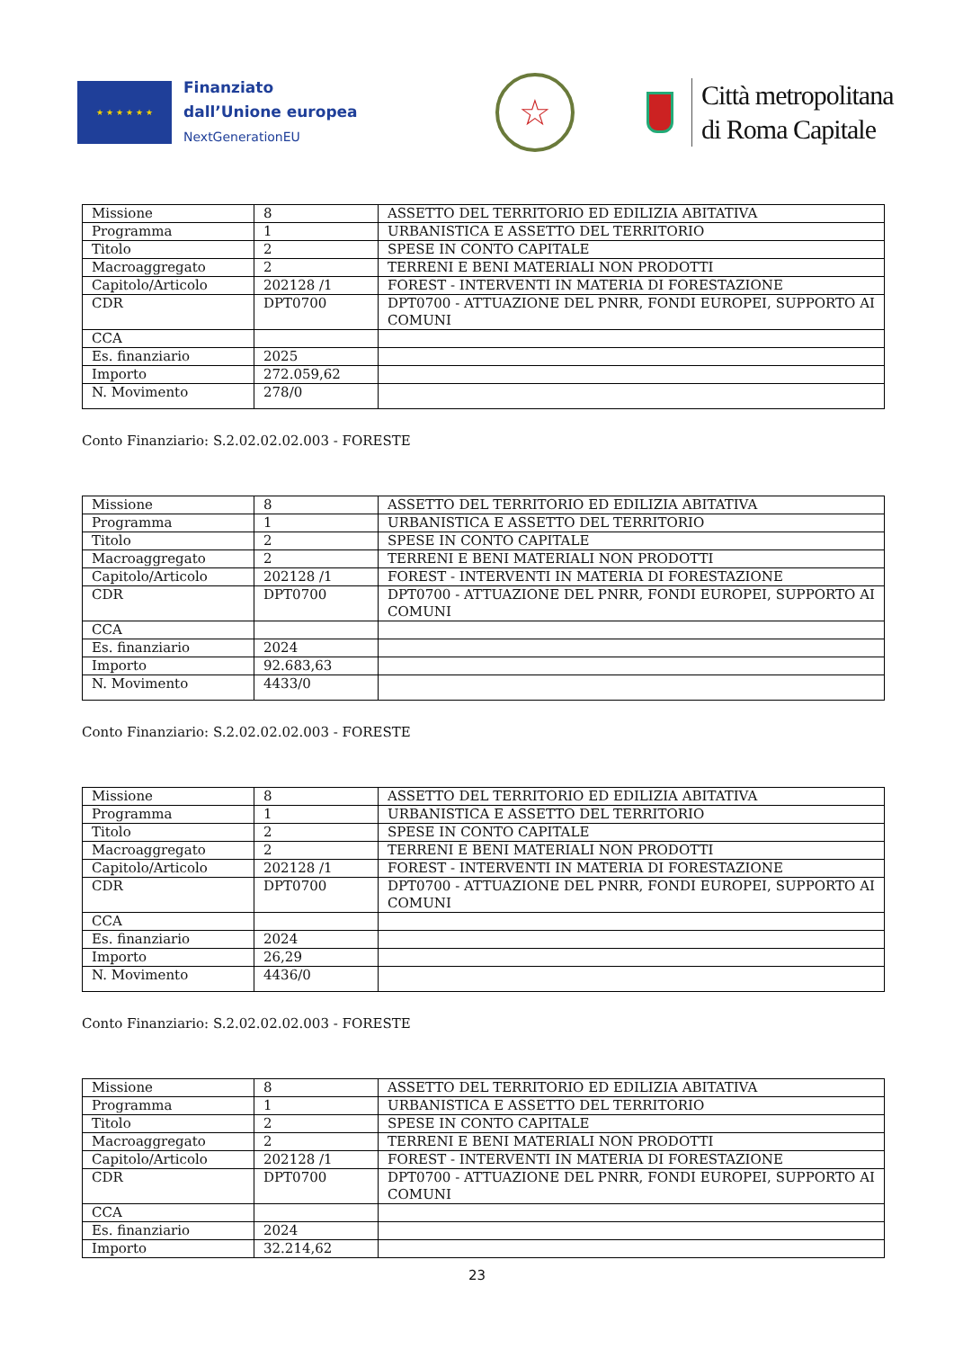★ ★ ★ ★ ★ ★
Finanziato
dall’Unione europea
NextGenerationEU
☆
Città metropolitana
di Roma Capitale
| Missione | 8 | ASSETTO DEL TERRITORIO ED EDILIZIA ABITATIVA |
| Programma | 1 | URBANISTICA E ASSETTO DEL TERRITORIO |
| Titolo | 2 | SPESE IN CONTO CAPITALE |
| Macroaggregato | 2 | TERRENI E BENI MATERIALI NON PRODOTTI |
| Capitolo/Articolo | 202128 /1 | FOREST - INTERVENTI IN MATERIA DI FORESTAZIONE |
| CDR | DPT0700 | DPT0700 - ATTUAZIONE DEL PNRR, FONDI EUROPEI, SUPPORTO AI COMUNI |
| CCA | | |
| Es. finanziario | 2025 | |
| Importo | 272.059,62 | |
| N. Movimento | 278/0 | |
Conto Finanziario: S.2.02.02.02.003 - FORESTE
| Missione | 8 | ASSETTO DEL TERRITORIO ED EDILIZIA ABITATIVA |
| Programma | 1 | URBANISTICA E ASSETTO DEL TERRITORIO |
| Titolo | 2 | SPESE IN CONTO CAPITALE |
| Macroaggregato | 2 | TERRENI E BENI MATERIALI NON PRODOTTI |
| Capitolo/Articolo | 202128 /1 | FOREST - INTERVENTI IN MATERIA DI FORESTAZIONE |
| CDR | DPT0700 | DPT0700 - ATTUAZIONE DEL PNRR, FONDI EUROPEI, SUPPORTO AI COMUNI |
| CCA | | |
| Es. finanziario | 2024 | |
| Importo | 92.683,63 | |
| N. Movimento | 4433/0 | |
Conto Finanziario: S.2.02.02.02.003 - FORESTE
| Missione | 8 | ASSETTO DEL TERRITORIO ED EDILIZIA ABITATIVA |
| Programma | 1 | URBANISTICA E ASSETTO DEL TERRITORIO |
| Titolo | 2 | SPESE IN CONTO CAPITALE |
| Macroaggregato | 2 | TERRENI E BENI MATERIALI NON PRODOTTI |
| Capitolo/Articolo | 202128 /1 | FOREST - INTERVENTI IN MATERIA DI FORESTAZIONE |
| CDR | DPT0700 | DPT0700 - ATTUAZIONE DEL PNRR, FONDI EUROPEI, SUPPORTO AI COMUNI |
| CCA | | |
| Es. finanziario | 2024 | |
| Importo | 26,29 | |
| N. Movimento | 4436/0 | |
Conto Finanziario: S.2.02.02.02.003 - FORESTE
| Missione | 8 | ASSETTO DEL TERRITORIO ED EDILIZIA ABITATIVA |
| Programma | 1 | URBANISTICA E ASSETTO DEL TERRITORIO |
| Titolo | 2 | SPESE IN CONTO CAPITALE |
| Macroaggregato | 2 | TERRENI E BENI MATERIALI NON PRODOTTI |
| Capitolo/Articolo | 202128 /1 | FOREST - INTERVENTI IN MATERIA DI FORESTAZIONE |
| CDR | DPT0700 | DPT0700 - ATTUAZIONE DEL PNRR, FONDI EUROPEI, SUPPORTO AI COMUNI |
| CCA | | |
| Es. finanziario | 2024 | |
| Importo | 32.214,62 | |
23